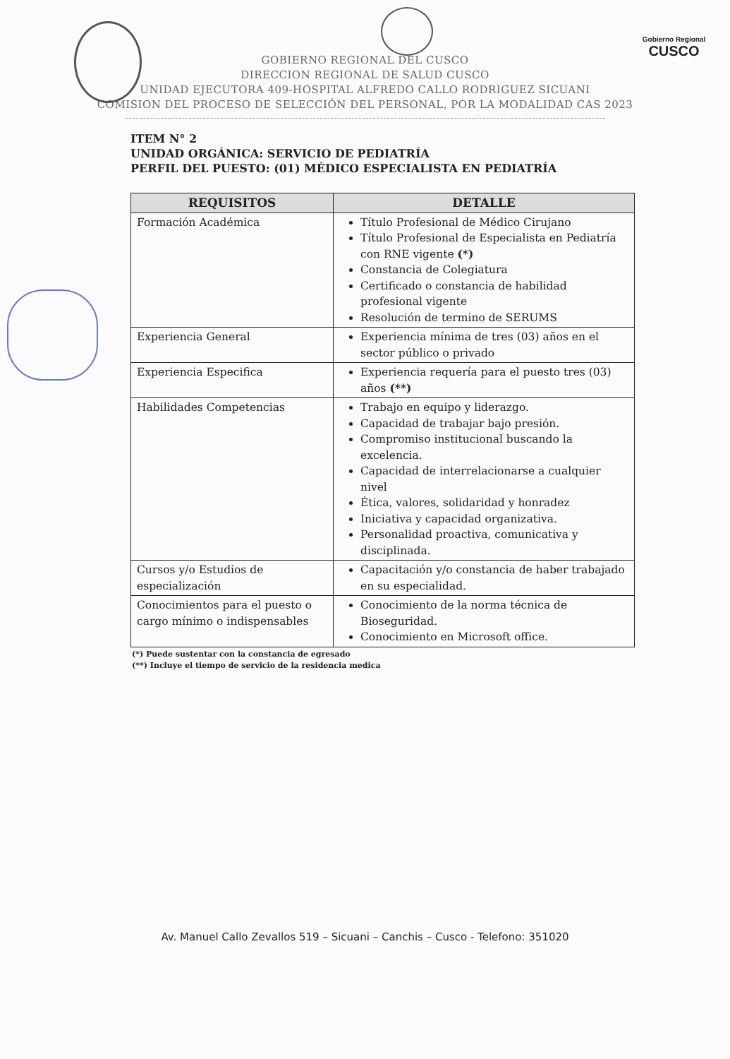Gobierno Regional
CUSCO
GOBIERNO REGIONAL DEL CUSCO
DIRECCION REGIONAL DE SALUD CUSCO
UNIDAD EJECUTORA 409-HOSPITAL ALFREDO CALLO RODRIGUEZ SICUANI
COMISION DEL PROCESO DE SELECCIÓN DEL PERSONAL, POR LA MODALIDAD CAS 2023
ITEM N° 2
UNIDAD ORGÁNICA: SERVICIO DE PEDIATRÍA
PERFIL DEL PUESTO: (01) MÉDICO ESPECIALISTA EN PEDIATRÍA
| REQUISITOS | DETALLE |
| --- | --- |
| Formación Académica | Título Profesional de Médico Cirujano Título Profesional de Especialista en Pediatría con RNE vigente (*) Constancia de Colegiatura Certificado o constancia de habilidad profesional vigente Resolución de termino de SERUMS |
| Experiencia General | Experiencia mínima de tres (03) años en el sector público o privado |
| Experiencia Especifica | Experiencia requería para el puesto tres (03) años (**) |
| Habilidades Competencias | Trabajo en equipo y liderazgo. Capacidad de trabajar bajo presión. Compromiso institucional buscando la excelencia. Capacidad de interrelacionarse a cualquier nivel Ética, valores, solidaridad y honradez Iniciativa y capacidad organizativa. Personalidad proactiva, comunicativa y disciplinada. |
| Cursos y/o Estudios de especialización | Capacitación y/o constancia de haber trabajado en su especialidad. |
| Conocimientos para el puesto o cargo mínimo o indispensables | Conocimiento de la norma técnica de Bioseguridad. Conocimiento en Microsoft office. |
(*) Puede sustentar con la constancia de egresado
(**) Incluye el tiempo de servicio de la residencia medica
Av. Manuel Callo Zevallos 519 – Sicuani – Canchis – Cusco - Telefono: 351020